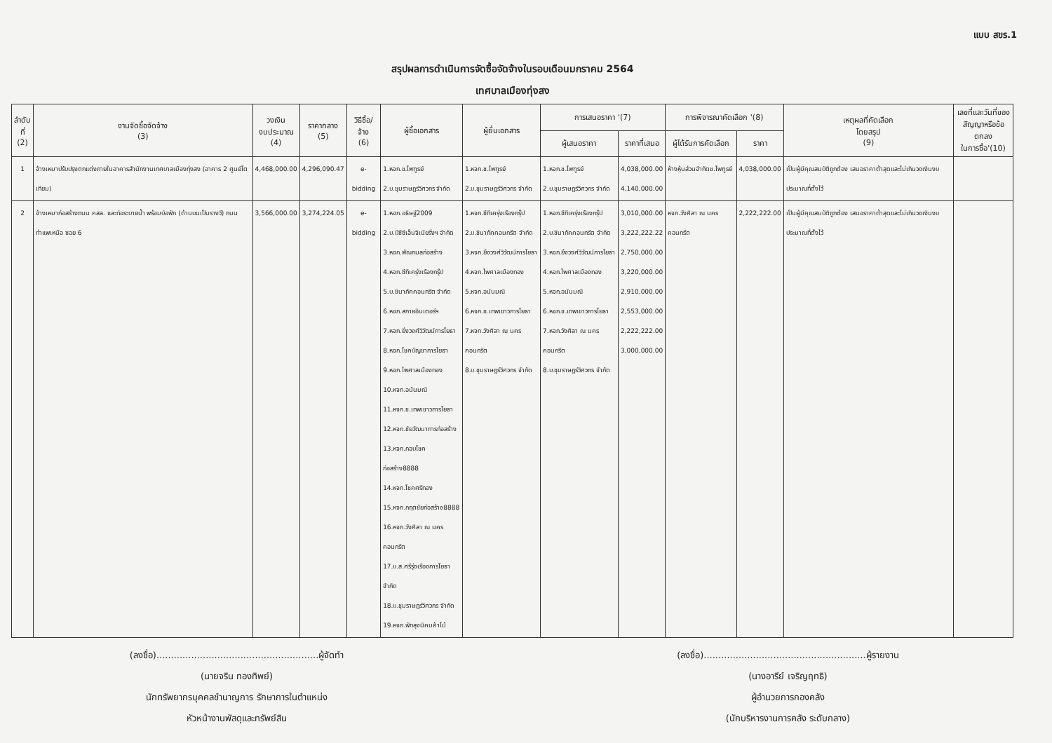แบบ สขร.1
สรุปผลการดำเนินการจัดซื้อจัดจ้างในรอบเดือนมกราคม 2564
เทศบาลเมืองทุ่งสง
| ลำดับ ที่ (2) | งานจัดซื้อจัดจ้าง (3) | วงเงิน งบประมาณ (4) | ราคากลาง (5) | วิธีซื้อ/จ้าง (6) | ผู้ซื้อเอกสาร | ผู้ยื่นเอกสาร | การเสนอราคา '(7) | | การพิจารณาคัดเลือก '(8) | | เหตุผลที่คัดเลือก โดยสรุป (9) | เลขที่และวันที่ของ สัญญาหรือข้อตกลง ในการซื้อ'(10) |
| --- | --- | --- | --- | --- | --- | --- | --- | --- | --- | --- | --- | --- |
| | | | | | | | ผู้เสนอราคา | ราคาที่เสนอ | ผู้ได้รับการคัดเลือก | ราคา | | |
| 1 | จ้างเหมาปรับปรุงตกแต่งภายในอาคารสำนักงานเทศบาลเมืองทุ่งสง (อาคาร 2 ศูนย์โตเทียม) | 4,468,000.00 | 4,296,090.47 | e-bidding | 1.หจก.ช.ไพฑูรย์ 2.บ.ชุมราษฎร์วิศวกร จำกัด | 1.หจก.ช.ไพฑูรย์ 2.บ.ชุมราษฎร์วิศวกร จำกัด | 1.หจก.ช.ไพฑูรย์ 2.บ.ชุมราษฎร์วิศวกร จำกัด | 4,038,000.00 4,140,000.00 | ห้างหุ้นส่วนจำกัดช.ไพฑูรย์ | 4,038,000.00 | เป็นผู้มีคุณสมบัติถูกต้อง เสนอราคาต่ำสุดและไม่เกินวงเงินงบประมาณที่ตั้งไว้ | |
| 2 | จ้างเหมาก่อสร้างถนน คสล. และท่อระบายน้ำ พร้อมบ่อพัก (ด้านบนเป็นรางวี) ถนนท่าแพเหนือ ซอย 6 | 3,566,000.00 | 3,274,224.05 | e-bidding | 1.หจก.อธิษฐ์2009 2.บ.บีซีซีเอ็นจิเนียริ่งฯ จำกัด 3.หจก.พัณกมลก่อสร้าง 4.หจก.ซีทีเครุ่งเรืองกรุ๊ป 5.บ.ชินาภัคคอนกรีต จำกัด 6.หจก.สกายอินเตอร์ฯ 7.หจก.ยิ่งวงศ์วิวัฒน์การโยธา 8.หจก.โชคบัญชาการโยธา 9.หจก.ไพศาลเมืองทอง 10.หจก.อนันมณี 11.หจก.ช.เทพเชาวการโยธา 12.หจก.ชัยวัฒนาการก่อสร้าง 13.หจก.กอบโชคก่อสร้าง8888 14.หจก.โชคศรีทอง 15.หจก.กฤตชัยก่อสร้าง8888 16.หจก.วังศิลา ณ นครคอนกรีต 17.บ.ส.ศรีรุ่งเรืองการโยธา จำกัด 18.บ.ชุมราษฎร์วิศวกร จำกัด 19.หจก.พัทลุงนิคมค้าไม้ | 1.หจก.ซีทีเครุ่งเรืองกรุ๊ป 2.บ.ชินาภัคคอนกรีต จำกัด 3.หจก.ยิ่งวงศ์วิวัฒน์การโยธา 4.หจก.ไพศาลเมืองทอง 5.หจก.อนันมณี 6.หจก.ช.เทพเชาวการโยธา 7.หจก.วังศิลา ณ นครคอนกรีต 8.บ.ชุมราษฎร์วิศวกร จำกัด | 1.หจก.ซีทีเครุ่งเรืองกรุ๊ป 2.บ.ชินาภัคคอนกรีต จำกัด 3.หจก.ยิ่งวงศ์วิวัฒน์การโยธา 4.หจก.ไพศาลเมืองทอง 5.หจก.อนันมณี 6.หจก.ช.เทพเชาวการโยธา 7.หจก.วังศิลา ณ นครคอนกรีต 8.บ.ชุมราษฎร์วิศวกร จำกัด | 3,010,000.00 3,222,222.22 2,750,000.00 3,220,000.00 2,910,000.00 2,553,000.00 2,222,222.00 3,000,000.00 | หจก.วังศิลา ณ นครคอนกรีต | 2,222,222.00 | เป็นผู้มีคุณสมบัติถูกต้อง เสนอราคาต่ำสุดและไม่เกินวงเงินงบประมาณที่ตั้งไว้ | |
(ลงชื่อ)........................................................ผู้จัดทำ
(นายจริน ทองทิพย์)
นักทรัพยากรบุคคลชำนาญการ รักษาการในตำแหน่ง
หัวหน้างานพัสดุและทรัพย์สิน
(ลงชื่อ)........................................................ผู้รายงาน
(นางอารีย์ เจริญฤทธิ)
ผู้อำนวยการกองคลัง
(นักบริหารงานการคลัง ระดับกลาง)